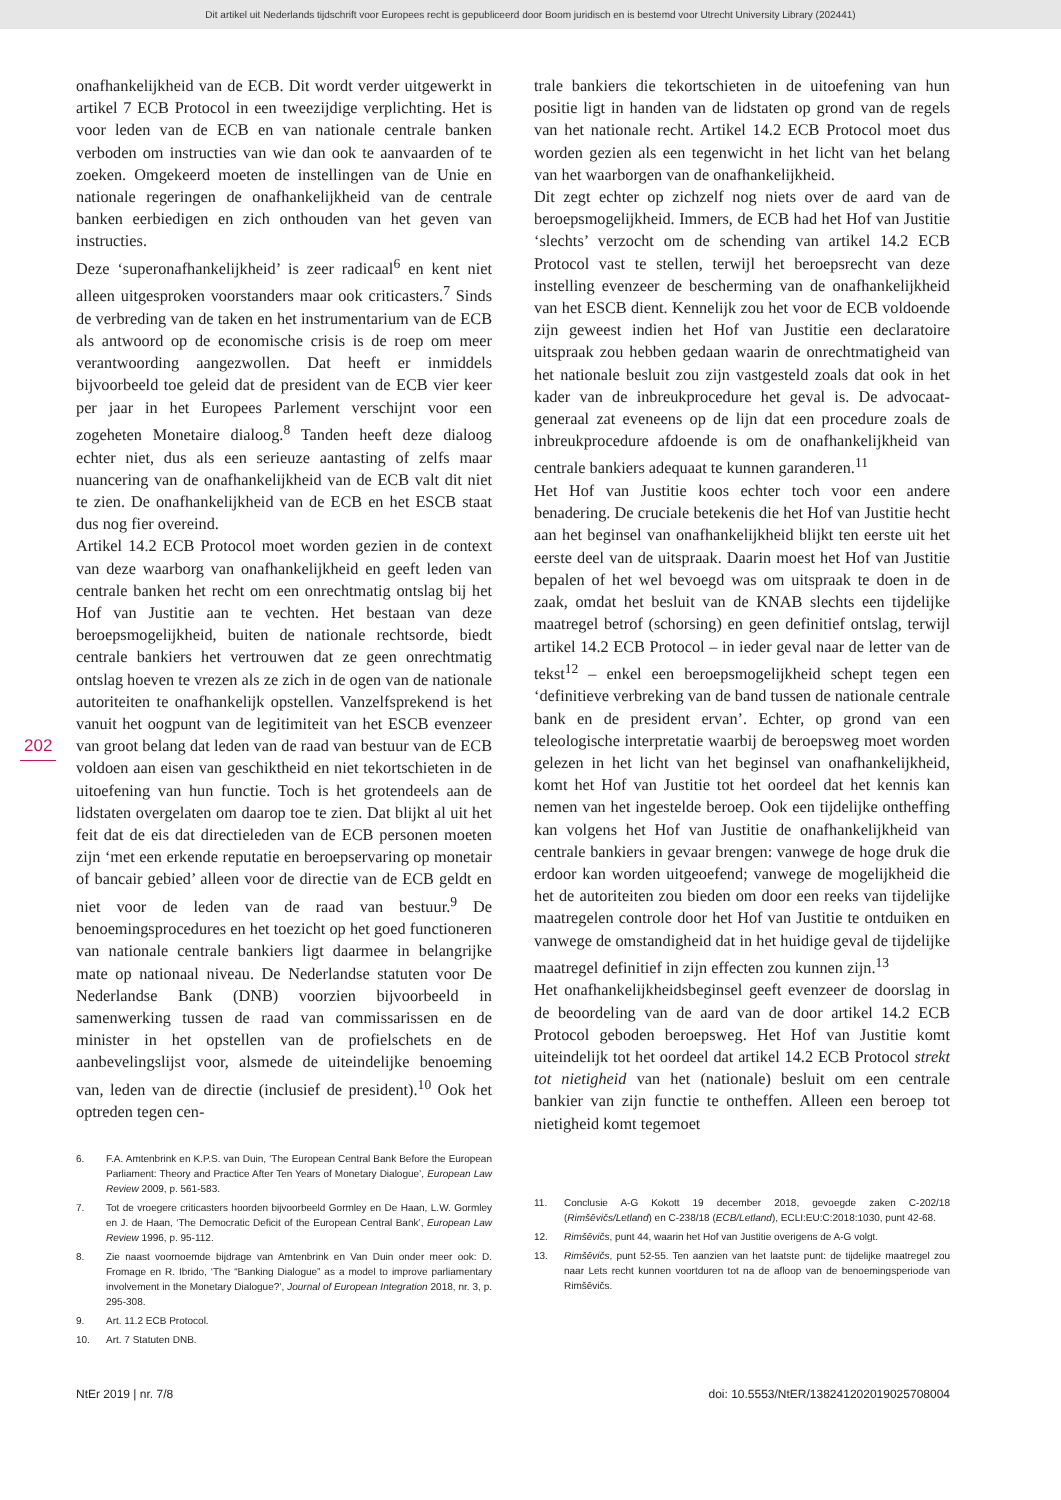Dit artikel uit Nederlands tijdschrift voor Europees recht is gepubliceerd door Boom juridisch en is bestemd voor Utrecht University Library (202441)
202
onafhankelijkheid van de ECB. Dit wordt verder uitgewerkt in artikel 7 ECB Protocol in een tweezijdige verplichting. Het is voor leden van de ECB en van nationale centrale banken verboden om instructies van wie dan ook te aanvaarden of te zoeken. Omgekeerd moeten de instellingen van de Unie en nationale regeringen de onafhankelijkheid van de centrale banken eerbiedigen en zich onthouden van het geven van instructies.
Deze ‘superonafhankelijkheid’ is zeer radicaal<sup>6</sup> en kent niet alleen uitgesproken voorstanders maar ook criticasters.<sup>7</sup> Sinds de verbreding van de taken en het instrumentarium van de ECB als antwoord op de economische crisis is de roep om meer verantwoording aangezwollen. Dat heeft er inmiddels bijvoorbeeld toe geleid dat de president van de ECB vier keer per jaar in het Europees Parlement verschijnt voor een zogeheten Monetaire dialoog.<sup>8</sup> Tanden heeft deze dialoog echter niet, dus als een serieuze aantasting of zelfs maar nuancering van de onafhankelijkheid van de ECB valt dit niet te zien. De onafhankelijkheid van de ECB en het ESCB staat dus nog fier overeind.
Artikel 14.2 ECB Protocol moet worden gezien in de context van deze waarborg van onafhankelijkheid en geeft leden van centrale banken het recht om een onrechtmatig ontslag bij het Hof van Justitie aan te vechten. Het bestaan van deze beroepsmogelijkheid, buiten de nationale rechtsorde, biedt centrale bankiers het vertrouwen dat ze geen onrechtmatig ontslag hoeven te vrezen als ze zich in de ogen van de nationale autoriteiten te onafhankelijk opstellen. Vanzelfsprekend is het vanuit het oogpunt van de legitimiteit van het ESCB evenzeer van groot belang dat leden van de raad van bestuur van de ECB voldoen aan eisen van geschiktheid en niet tekortschieten in de uitoefening van hun functie. Toch is het grotendeels aan de lidstaten overgelaten om daarop toe te zien. Dat blijkt al uit het feit dat de eis dat directieleden van de ECB personen moeten zijn ‘met een erkende reputatie en beroepservaring op monetair of bancair gebied’ alleen voor de directie van de ECB geldt en niet voor de leden van de raad van bestuur.<sup>9</sup> De benoemingsprocedures en het toezicht op het goed functioneren van nationale centrale bankiers ligt daarmee in belangrijke mate op nationaal niveau. De Nederlandse statuten voor De Nederlandse Bank (DNB) voorzien bijvoorbeeld in samenwerking tussen de raad van commissarissen en de minister in het opstellen van de profielschets en de aanbevelingslijst voor, alsmede de uiteindelijke benoeming van, leden van de directie (inclusief de president).<sup>10</sup> Ook het optreden tegen cen-
6. F.A. Amtenbrink en K.P.S. van Duin, ‘The European Central Bank Before the European Parliament: Theory and Practice After Ten Years of Monetary Dialogue’, European Law Review 2009, p. 561-583.
7. Tot de vroegere criticasters hoorden bijvoorbeeld Gormley en De Haan, L.W. Gormley en J. de Haan, ‘The Democratic Deficit of the European Central Bank’, European Law Review 1996, p. 95-112.
8. Zie naast voornoemde bijdrage van Amtenbrink en Van Duin onder meer ook: D. Fromage en R. Ibrido, ‘The “Banking Dialogue” as a model to improve parliamentary involvement in the Monetary Dialogue?’, Journal of European Integration 2018, nr. 3, p. 295-308.
9. Art. 11.2 ECB Protocol.
10. Art. 7 Statuten DNB.
trale bankiers die tekortschieten in de uitoefening van hun positie ligt in handen van de lidstaten op grond van de regels van het nationale recht. Artikel 14.2 ECB Protocol moet dus worden gezien als een tegenwicht in het licht van het belang van het waarborgen van de onafhankelijkheid.
Dit zegt echter op zichzelf nog niets over de aard van de beroepsmogelijkheid. Immers, de ECB had het Hof van Justitie ‘slechts’ verzocht om de schending van artikel 14.2 ECB Protocol vast te stellen, terwijl het beroepsrecht van deze instelling evenzeer de bescherming van de onafhankelijkheid van het ESCB dient. Kennelijk zou het voor de ECB voldoende zijn geweest indien het Hof van Justitie een declaratoire uitspraak zou hebben gedaan waarin de onrechtmatigheid van het nationale besluit zou zijn vastgesteld zoals dat ook in het kader van de inbreukprocedure het geval is. De advocaat-generaal zat eveneens op de lijn dat een procedure zoals de inbreukprocedure afdoende is om de onafhankelijkheid van centrale bankiers adequaat te kunnen garanderen.<sup>11</sup>
Het Hof van Justitie koos echter toch voor een andere benadering. De cruciale betekenis die het Hof van Justitie hecht aan het beginsel van onafhankelijkheid blijkt ten eerste uit het eerste deel van de uitspraak. Daarin moest het Hof van Justitie bepalen of het wel bevoegd was om uitspraak te doen in de zaak, omdat het besluit van de KNAB slechts een tijdelijke maatregel betrof (schorsing) en geen definitief ontslag, terwijl artikel 14.2 ECB Protocol – in ieder geval naar de letter van de tekst<sup>12</sup> – enkel een beroepsmogelijkheid schept tegen een ‘definitieve verbreking van de band tussen de nationale centrale bank en de president ervan’. Echter, op grond van een teleologische interpretatie waarbij de beroepsweg moet worden gelezen in het licht van het beginsel van onafhankelijkheid, komt het Hof van Justitie tot het oordeel dat het kennis kan nemen van het ingestelde beroep. Ook een tijdelijke ontheffing kan volgens het Hof van Justitie de onafhankelijkheid van centrale bankiers in gevaar brengen: vanwege de hoge druk die erdoor kan worden uitgeoefend; vanwege de mogelijkheid die het de autoriteiten zou bieden om door een reeks van tijdelijke maatregelen controle door het Hof van Justitie te ontduiken en vanwege de omstandigheid dat in het huidige geval de tijdelijke maatregel definitief in zijn effecten zou kunnen zijn.<sup>13</sup>
Het onafhankelijkheidsbeginsel geeft evenzeer de doorslag in de beoordeling van de aard van de door artikel 14.2 ECB Protocol geboden beroepsweg. Het Hof van Justitie komt uiteindelijk tot het oordeel dat artikel 14.2 ECB Protocol strekt tot nietigheid van het (nationale) besluit om een centrale bankier van zijn functie te ontheffen. Alleen een beroep tot nietigheid komt tegemoet
11. Conclusie A-G Kokott 19 december 2018, gevoegde zaken C-202/18 (Rimšēvičs/Letland) en C-238/18 (ECB/Letland), ECLI:EU:C:2018:1030, punt 42-68.
12. Rimšēvičs, punt 44, waarin het Hof van Justitie overigens de A-G volgt.
13. Rimšēvičs, punt 52-55. Ten aanzien van het laatste punt: de tijdelijke maatregel zou naar Lets recht kunnen voortduren tot na de afloop van de benoemingsperiode van Rimšēvičs.
NtEr 2019 | nr. 7/8 doi: 10.5553/NtER/138241202019025708004